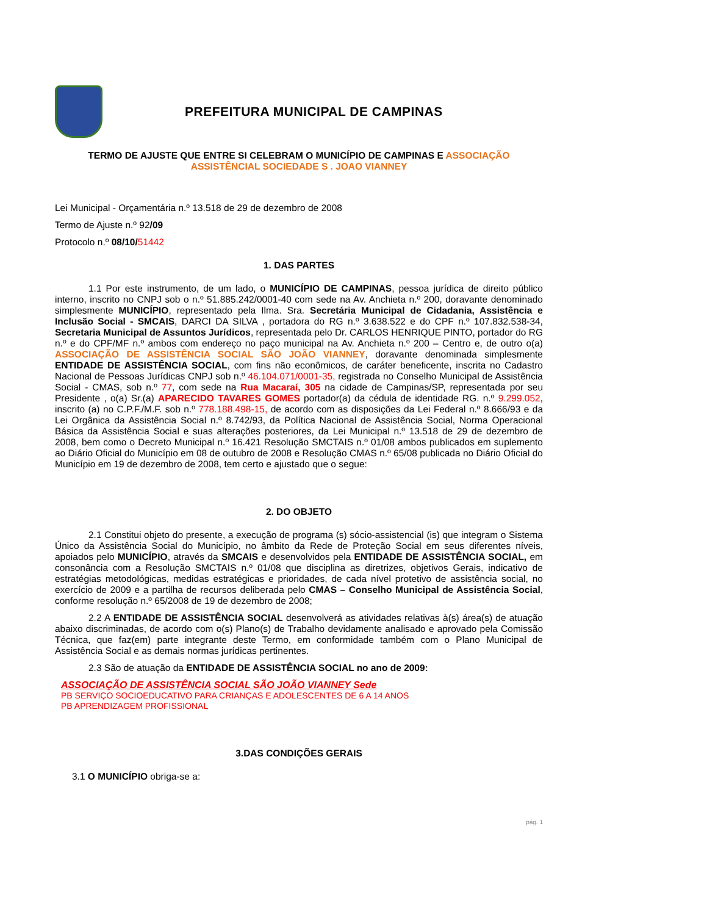PREFEITURA MUNICIPAL DE CAMPINAS
TERMO DE AJUSTE QUE ENTRE SI CELEBRAM O MUNICÍPIO DE CAMPINAS E ASSOCIAÇÃO
ASSISTÊNCIAL SOCIEDADE S . JOAO VIANNEY
Lei Municipal - Orçamentária n.º 13.518 de 29 de dezembro de 2008
Termo de Ajuste n.º 92/09
Protocolo n.º 08/10/51442
1. DAS PARTES
1.1 Por este instrumento, de um lado, o MUNICÍPIO DE CAMPINAS, pessoa jurídica de direito público interno, inscrito no CNPJ sob o n.º 51.885.242/0001-40 com sede na Av. Anchieta n.º 200, doravante denominado simplesmente MUNICÍPIO, representado pela Ilma. Sra. Secretária Municipal de Cidadania, Assistência e Inclusão Social - SMCAIS, DARCI DA SILVA , portadora do RG n.º 3.638.522 e do CPF n.º 107.832.538-34, Secretaria Municipal de Assuntos Jurídicos, representada pelo Dr. CARLOS HENRIQUE PINTO, portador do RG n.º e do CPF/MF n.º ambos com endereço no paço municipal na Av. Anchieta n.º 200 – Centro e, de outro o(a) ASSOCIAÇÃO DE ASSISTÊNCIA SOCIAL SÃO JOÃO VIANNEY, doravante denominada simplesmente ENTIDADE DE ASSISTÊNCIA SOCIAL, com fins não econômicos, de caráter beneficente, inscrita no Cadastro Nacional de Pessoas Jurídicas CNPJ sob n.º 46.104.071/0001-35, registrada no Conselho Municipal de Assistência Social - CMAS, sob n.º 77, com sede na Rua Macaraí, 305 na cidade de Campinas/SP, representada por seu Presidente , o(a) Sr.(a) APARECIDO TAVARES GOMES portador(a) da cédula de identidade RG. n.º 9.299.052, inscrito (a) no C.P.F./M.F. sob n.º 778.188.498-15, de acordo com as disposições da Lei Federal n.º 8.666/93 e da Lei Orgânica da Assistência Social n.º 8.742/93, da Política Nacional de Assistência Social, Norma Operacional Básica da Assistência Social e suas alterações posteriores, da Lei Municipal n.º 13.518 de 29 de dezembro de 2008, bem como o Decreto Municipal n.º 16.421 Resolução SMCTAIS n.º 01/08 ambos publicados em suplemento ao Diário Oficial do Município em 08 de outubro de 2008 e Resolução CMAS n.º 65/08 publicada no Diário Oficial do Município em 19 de dezembro de 2008, tem certo e ajustado que o segue:
2. DO OBJETO
2.1 Constitui objeto do presente, a execução de programa (s) sócio-assistencial (is) que integram o Sistema Único da Assistência Social do Município, no âmbito da Rede de Proteção Social em seus diferentes níveis, apoiados pelo MUNICÍPIO, através da SMCAIS e desenvolvidos pela ENTIDADE DE ASSISTÊNCIA SOCIAL, em consonância com a Resolução SMCTAIS n.º 01/08 que disciplina as diretrizes, objetivos Gerais, indicativo de estratégias metodológicas, medidas estratégicas e prioridades, de cada nível protetivo de assistência social, no exercício de 2009 e a partilha de recursos deliberada pelo CMAS – Conselho Municipal de Assistência Social, conforme resolução n.º 65/2008 de 19 de dezembro de 2008;
2.2 A ENTIDADE DE ASSISTÊNCIA SOCIAL desenvolverá as atividades relativas à(s) área(s) de atuação abaixo discriminadas, de acordo com o(s) Plano(s) de Trabalho devidamente analisado e aprovado pela Comissão Técnica, que faz(em) parte integrante deste Termo, em conformidade também com o Plano Municipal de Assistência Social e as demais normas jurídicas pertinentes.
2.3 São de atuação da ENTIDADE DE ASSISTÊNCIA SOCIAL no ano de 2009:
ASSOCIAÇÃO DE ASSISTÊNCIA SOCIAL SÃO JOÃO VIANNEY Sede
PB SERVIÇO SOCIOEDUCATIVO PARA CRIANÇAS E ADOLESCENTES DE 6 A 14 ANOS
PB APRENDIZAGEM PROFISSIONAL
3.DAS CONDIÇÕES GERAIS
3.1 O MUNICÍPIO obriga-se a:
pág. 1